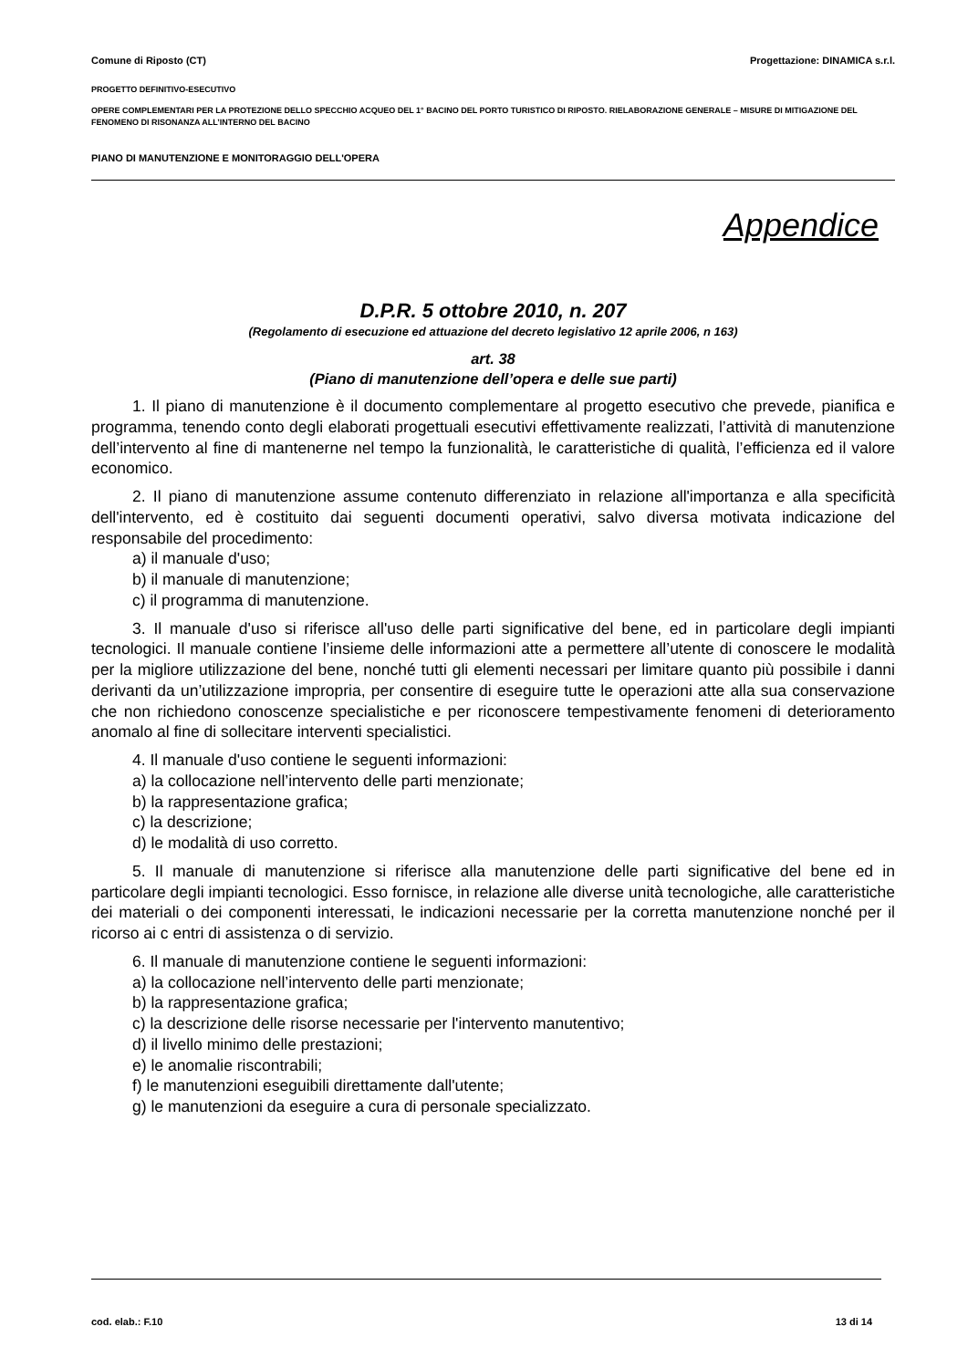Comune di Riposto (CT) Progettazione: DINAMICA s.r.l.
PROGETTO DEFINITIVO-ESECUTIVO
OPERE COMPLEMENTARI PER LA PROTEZIONE DELLO SPECCHIO ACQUEO DEL 1° BACINO DEL PORTO TURISTICO DI RIPOSTO. RIELABORAZIONE GENERALE – MISURE DI MITIGAZIONE DEL FENOMENO DI RISONANZA ALL’INTERNO DEL BACINO
PIANO DI MANUTENZIONE E MONITORAGGIO DELL'OPERA
Appendice
D.P.R. 5 ottobre 2010, n. 207
(Regolamento di esecuzione ed attuazione del decreto legislativo 12 aprile 2006, n 163)
art. 38
(Piano di manutenzione dell’opera e delle sue parti)
1. Il piano di manutenzione è il documento complementare al progetto esecutivo che prevede, pianifica e programma, tenendo conto degli elaborati progettuali esecutivi effettivamente realizzati, l’attività di manutenzione dell’intervento al fine di mantenerne nel tempo la funzionalità, le caratteristiche di qualità, l’efficienza ed il valore economico.
2. Il piano di manutenzione assume contenuto differenziato in relazione all'importanza e alla specificità dell'intervento, ed è costituito dai seguenti documenti operativi, salvo diversa motivata indicazione del responsabile del procedimento:
a) il manuale d'uso;
b) il manuale di manutenzione;
c) il programma di manutenzione.
3. Il manuale d'uso si riferisce all'uso delle parti significative del bene, ed in particolare degli impianti tecnologici. Il manuale contiene l’insieme delle informazioni atte a permettere all’utente di conoscere le modalità per la migliore utilizzazione del bene, nonché tutti gli elementi necessari per limitare quanto più possibile i danni derivanti da un’utilizzazione impropria, per consentire di eseguire tutte le operazioni atte alla sua conservazione che non richiedono conoscenze specialistiche e per riconoscere tempestivamente fenomeni di deterioramento anomalo al fine di sollecitare interventi specialistici.
4. Il manuale d'uso contiene le seguenti informazioni:
a) la collocazione nell’intervento delle parti menzionate;
b) la rappresentazione grafica;
c) la descrizione;
d) le modalità di uso corretto.
5. Il manuale di manutenzione si riferisce alla manutenzione delle parti significative del bene ed in particolare degli impianti tecnologici. Esso fornisce, in relazione alle diverse unità tecnologiche, alle caratteristiche dei materiali o dei componenti interessati, le indicazioni necessarie per la corretta manutenzione nonché per il ricorso ai c entri di assistenza o di servizio.
6. Il manuale di manutenzione contiene le seguenti informazioni:
a) la collocazione nell’intervento delle parti menzionate;
b) la rappresentazione grafica;
c) la descrizione delle risorse necessarie per l'intervento manutentivo;
d) il livello minimo delle prestazioni;
e) le anomalie riscontrabili;
f) le manutenzioni eseguibili direttamente dall'utente;
g) le manutenzioni da eseguire a cura di personale specializzato.
cod. elab.: F.10 13 di 14